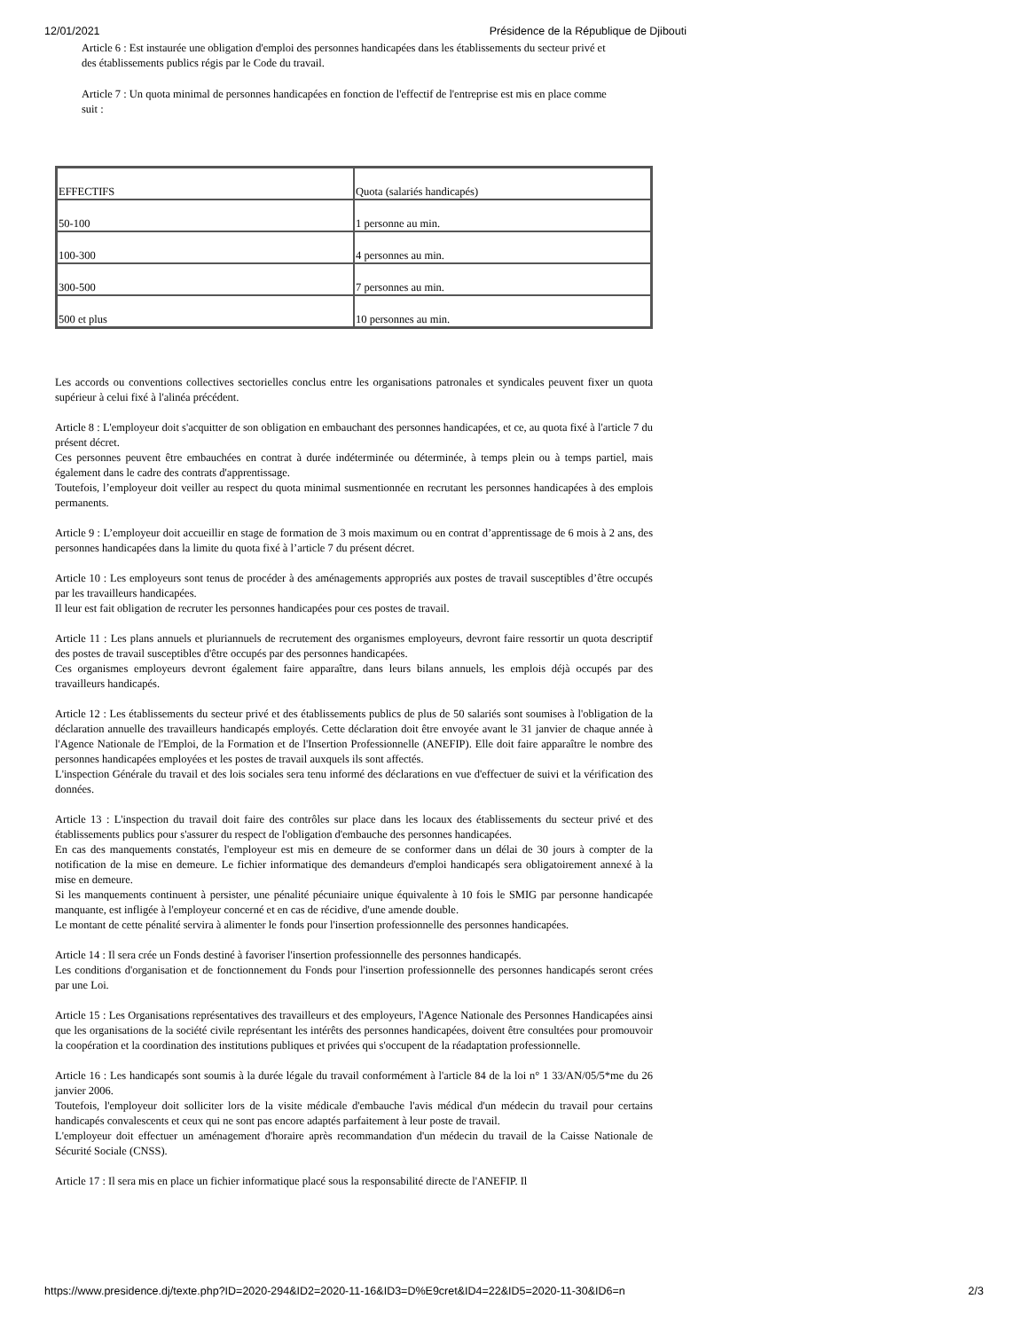12/01/2021 Présidence de la République de Djibouti
Article 6 : Est instaurée une obligation d'emploi des personnes handicapées dans les établissements du secteur privé et des établissements publics régis par le Code du travail.
Article 7 : Un quota minimal de personnes handicapées en fonction de l'effectif de l'entreprise est mis en place comme suit :
| EFFECTIFS | Quota (salariés handicapés) |
| 50-100 | 1 personne au min. |
| 100-300 | 4 personnes au min. |
| 300-500 | 7 personnes au min. |
| 500 et plus | 10 personnes au min. |
Les accords ou conventions collectives sectorielles conclus entre les organisations patronales et syndicales peuvent fixer un quota supérieur à celui fixé à l'alinéa précédent.
Article 8 : L'employeur doit s'acquitter de son obligation en embauchant des personnes handicapées, et ce, au quota fixé à l'article 7 du présent décret.
Ces personnes peuvent être embauchées en contrat à durée indéterminée ou déterminée, à temps plein ou à temps partiel, mais également dans le cadre des contrats d'apprentissage.
Toutefois, l’employeur doit veiller au respect du quota minimal susmentionnée en recrutant les personnes handicapées à des emplois permanents.
Article 9 : L’employeur doit accueillir en stage de formation de 3 mois maximum ou en contrat d’apprentissage de 6 mois à 2 ans, des personnes handicapées dans la limite du quota fixé à l’article 7 du présent décret.
Article 10 : Les employeurs sont tenus de procéder à des aménagements appropriés aux postes de travail susceptibles d’être occupés par les travailleurs handicapées.
Il leur est fait obligation de recruter les personnes handicapées pour ces postes de travail.
Article 11 : Les plans annuels et pluriannuels de recrutement des organismes employeurs, devront faire ressortir un quota descriptif des postes de travail susceptibles d'être occupés par des personnes handicapées.
Ces organismes employeurs devront également faire apparaître, dans leurs bilans annuels, les emplois déjà occupés par des travailleurs handicapés.
Article 12 : Les établissements du secteur privé et des établissements publics de plus de 50 salariés sont soumises à l'obligation de la déclaration annuelle des travailleurs handicapés employés. Cette déclaration doit être envoyée avant le 31 janvier de chaque année à l'Agence Nationale de l'Emploi, de la Formation et de l'Insertion Professionnelle (ANEFIP). Elle doit faire apparaître le nombre des personnes handicapées employées et les postes de travail auxquels ils sont affectés.
L'inspection Générale du travail et des lois sociales sera tenu informé des déclarations en vue d'effectuer de suivi et la vérification des données.
Article 13 : L'inspection du travail doit faire des contrôles sur place dans les locaux des établissements du secteur privé et des établissements publics pour s'assurer du respect de l'obligation d'embauche des personnes handicapées.
En cas des manquements constatés, l'employeur est mis en demeure de se conformer dans un délai de 30 jours à compter de la notification de la mise en demeure. Le fichier informatique des demandeurs d'emploi handicapés sera obligatoirement annexé à la mise en demeure.
Si les manquements continuent à persister, une pénalité pécuniaire unique équivalente à 10 fois le SMIG par personne handicapée manquante, est infligée à l'employeur concerné et en cas de récidive, d'une amende double.
Le montant de cette pénalité servira à alimenter le fonds pour l'insertion professionnelle des personnes handicapées.
Article 14 : Il sera crée un Fonds destiné à favoriser l'insertion professionnelle des personnes handicapés.
Les conditions d'organisation et de fonctionnement du Fonds pour l'insertion professionnelle des personnes handicapés seront crées par une Loi.
Article 15 : Les Organisations représentatives des travailleurs et des employeurs, l'Agence Nationale des Personnes Handicapées ainsi que les organisations de la société civile représentant les intérêts des personnes handicapées, doivent être consultées pour promouvoir la coopération et la coordination des institutions publiques et privées qui s'occupent de la réadaptation professionnelle.
Article 16 : Les handicapés sont soumis à la durée légale du travail conformément à l'article 84 de la loi n° 1 33/AN/05/5*me du 26 janvier 2006.
Toutefois, l'employeur doit solliciter lors de la visite médicale d'embauche l'avis médical d'un médecin du travail pour certains handicapés convalescents et ceux qui ne sont pas encore adaptés parfaitement à leur poste de travail.
L'employeur doit effectuer un aménagement d'horaire après recommandation d'un médecin du travail de la Caisse Nationale de Sécurité Sociale (CNSS).
Article 17 : Il sera mis en place un fichier informatique placé sous la responsabilité directe de l'ANEFIP. Il
https://www.presidence.dj/texte.php?ID=2020-294&ID2=2020-11-16&ID3=D%E9cret&ID4=22&ID5=2020-11-30&ID6=n 2/3